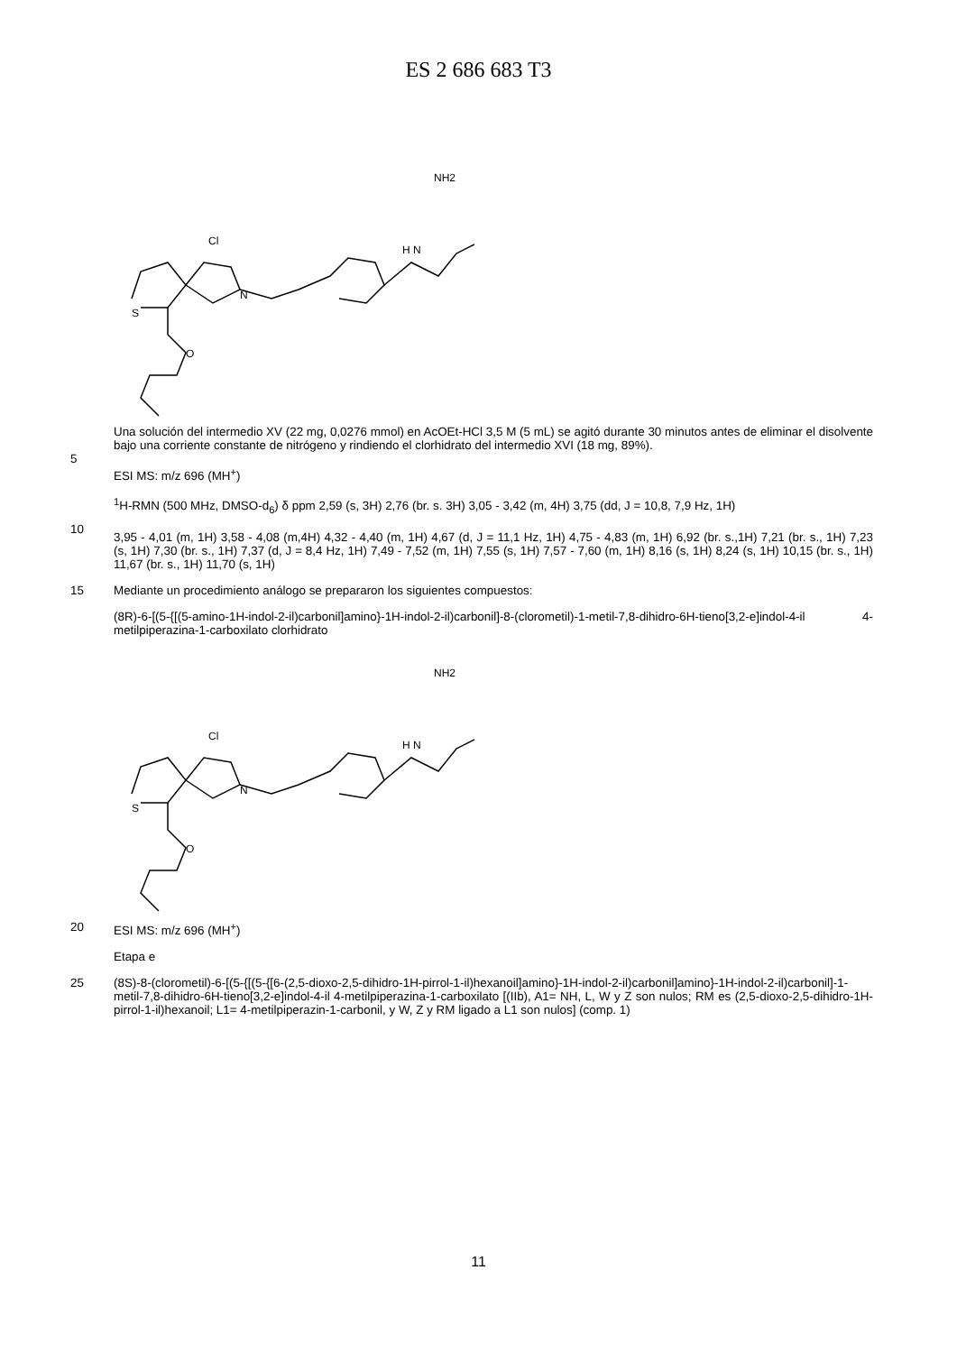ES 2 686 683 T3
Cl
H N
NH2
S
N
O
5
Una solución del intermedio XV (22 mg, 0,0276 mmol) en AcOEt-HCl 3,5 M (5 mL) se agitó durante 30 minutos antes de eliminar el disolvente bajo una corriente constante de nitrógeno y rindiendo el clorhidrato del intermedio XVI (18 mg, 89%).
ESI MS: m/z 696 (MH<sup>+</sup>)
10
<sup>1</sup>H-RMN (500 MHz, DMSO-d<sub>6</sub>) δ ppm 2,59 (s, 3H) 2,76 (br. s. 3H) 3,05 - 3,42 (m, 4H) 3,75 (dd, J = 10,8, 7,9 Hz, 1H)
3,95 - 4,01 (m, 1H) 3,58 - 4,08 (m,4H) 4,32 - 4,40 (m, 1H) 4,67 (d, J = 11,1 Hz, 1H) 4,75 - 4,83 (m, 1H) 6,92 (br. s.,1H) 7,21 (br. s., 1H) 7,23 (s, 1H) 7,30 (br. s., 1H) 7,37 (d, J = 8,4 Hz, 1H) 7,49 - 7,52 (m, 1H) 7,55 (s, 1H) 7,57 - 7,60 (m, 1H) 8,16 (s, 1H) 8,24 (s, 1H) 10,15 (br. s., 1H) 11,67 (br. s., 1H) 11,70 (s, 1H)
15
Mediante un procedimiento análogo se prepararon los siguientes compuestos:
(8R)-6-[(5-{[(5-amino-1H-indol-2-il)carbonil]amino}-1H-indol-2-il)carbonil]-8-(clorometil)-1-metil-7,8-dihidro-6H-tieno[3,2-e]indol-4-il 4-metilpiperazina-1-carboxilato clorhidrato
Cl
H N
NH2
S
N
O
20
ESI MS: m/z 696 (MH<sup>+</sup>)
Etapa e
25
(8S)-8-(clorometil)-6-[(5-{[(5-{[6-(2,5-dioxo-2,5-dihidro-1H-pirrol-1-il)hexanoil]amino}-1H-indol-2-il)carbonil]amino}-1H-indol-2-il)carbonil]-1-metil-7,8-dihidro-6H-tieno[3,2-e]indol-4-il 4-metilpiperazina-1-carboxilato [(IIb), A1= NH, L, W y Z son nulos; RM es (2,5-dioxo-2,5-dihidro-1H-pirrol-1-il)hexanoil; L1= 4-metilpiperazin-1-carbonil, y W, Z y RM ligado a L1 son nulos] (comp. 1)
11